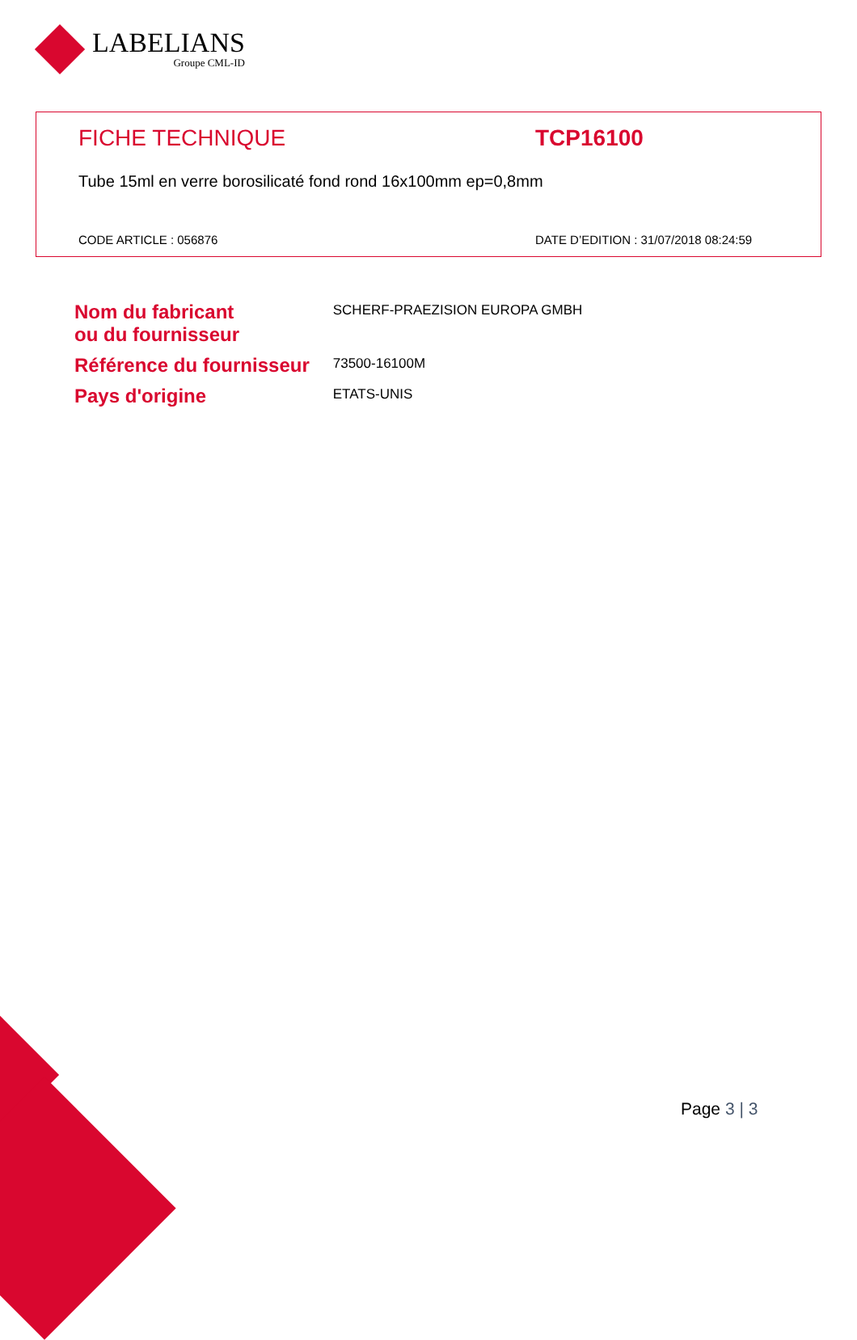LABELIANS
Groupe CML-ID
FICHE TECHNIQUE TCP16100
Tube 15ml en verre borosilicaté fond rond 16x100mm ep=0,8mm
CODE ARTICLE : 056876 DATE D’EDITION : 31/07/2018 08:24:59
| Nom du fabricant ou du fournisseur | SCHERF-PRAEZISION EUROPA GMBH |
| Référence du fournisseur | 73500-16100M |
| Pays d'origine | ETATS-UNIS |
Page 3 | 3